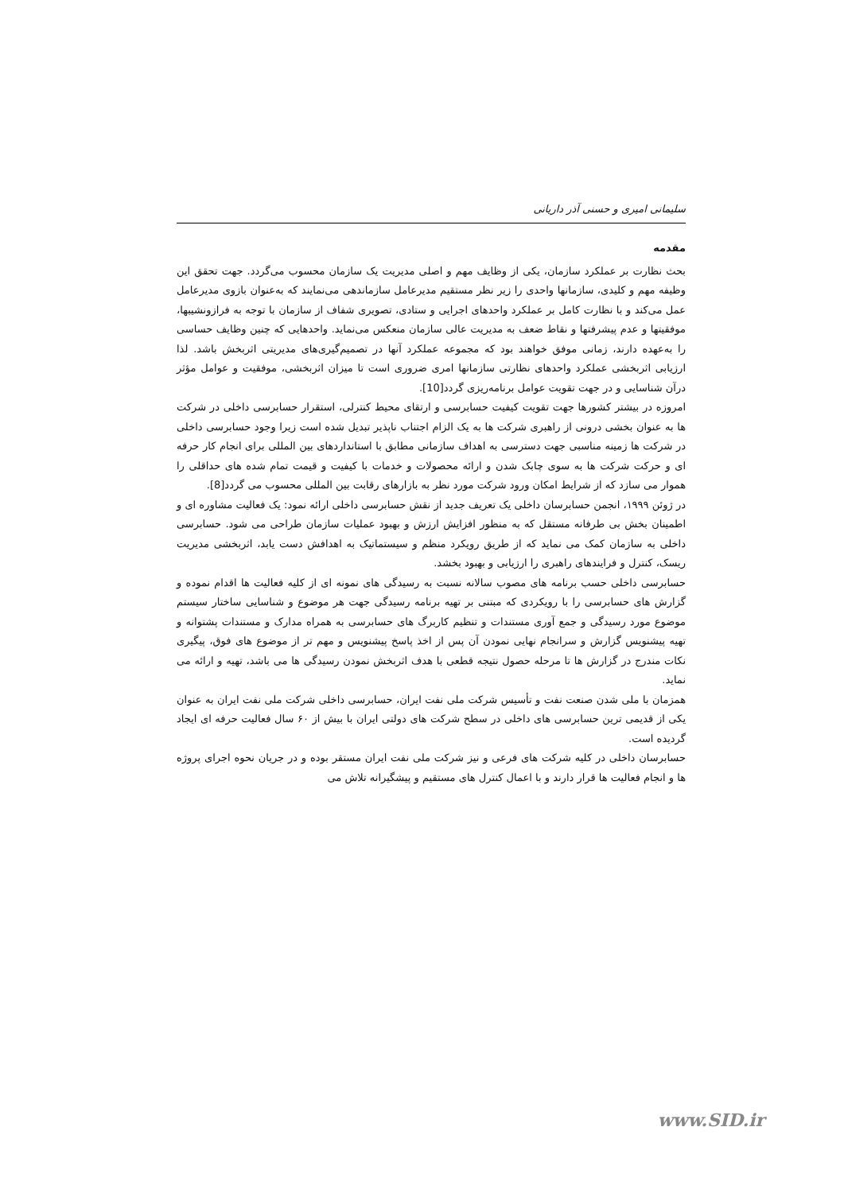سلیمانی امیری و حسنی آذر داریانی
مقدمه
بحث نظارت بر عملکرد سازمان، یکی از وظایف مهم و اصلی مدیریت یک سازمان محسوب می‌گردد. جهت تحقق این وظیفه مهم و کلیدی، سازمانها واحدی را زیر نظر مستقیم مدیرعامل سازماندهی می‌نمایند که به‌عنوان بازوی مدیرعامل عمل می‌کند و با نظارت کامل بر عملکرد واحدهای اجرایی و ستادی، تصویری شفاف از سازمان با توجه به فرازونشیبها، موفقیتها و عدم پیشرفتها و نقاط ضعف به مدیریت عالی سازمان منعکس می‌نماید. واحدهایی که چنین وظایف حساسی را به‌عهده دارند، زمانی موفق خواهند بود که مجموعه عملکرد آنها در تصمیم‌گیری‌های مدیریتی اثربخش باشد. لذا ارزیابی اثربخشی عملکرد واحدهای نظارتی سازمانها امری ضروری است تا میزان اثربخشی، موفقیت و عوامل مؤثر درآن شناسایی و در جهت تقویت عوامل برنامه‌ریزی گردد[10].
امروزه در بیشتر کشورها جهت تقویت کیفیت حسابرسی و ارتقای محیط کنترلی، استقرار حسابرسی داخلی در شرکت ها به عنوان بخشی درونی از راهبری شرکت ها به یک الزام اجتناب ناپذیر تبدیل شده است زیرا وجود حسابرسی داخلی در شرکت ها زمینه مناسبی جهت دسترسی به اهداف سازمانی مطابق با استانداردهای بین المللی برای انجام کار حرفه ای و حرکت شرکت ها به سوی چابک شدن و ارائه محصولات و خدمات با کیفیت و قیمت تمام شده های حداقلی را هموار می سازد که از شرایط امکان ورود شرکت مورد نظر به بازارهای رقابت بین المللی محسوب می گردد[8].
در ژوئن ۱۹۹۹، انجمن حسابرسان داخلی یک تعریف جدید از نقش حسابرسی داخلی ارائه نمود: یک فعالیت مشاوره ای و اطمینان بخش بی طرفانه مستقل که به منظور افزایش ارزش و بهبود عملیات سازمان طراحی می شود. حسابرسی داخلی به سازمان کمک می نماید که از طریق رویکرد منظم و سیستماتیک به اهدافش دست یابد، اثربخشی مدیریت ریسک، کنترل و فرایندهای راهبری را ارزیابی و بهبود بخشد.
حسابرسی داخلی حسب برنامه های مصوب سالانه نسبت به رسیدگی های نمونه ای از کلیه فعالیت ها اقدام نموده و گزارش های حسابرسی را با رویکردی که مبتنی بر تهیه برنامه رسیدگی جهت هر موضوع و شناسایی ساختار سیستم موضوع مورد رسیدگی و جمع آوری مستندات و تنظیم کاربرگ های حسابرسی به همراه مدارک و مستندات پشتوانه و تهیه پیشنویس گزارش و سرانجام نهایی نمودن آن پس از اخذ پاسخ پیشنویس و مهم تر از موضوع های فوق، پیگیری نکات مندرج در گزارش ها تا مرحله حصول نتیجه قطعی با هدف اثربخش نمودن رسیدگی ها می باشد، تهیه و ارائه می نماید.
همزمان با ملی شدن صنعت نفت و تأسیس شرکت ملی نفت ایران، حسابرسی داخلی شرکت ملی نفت ایران به عنوان یکی از قدیمی ترین حسابرسی های داخلی در سطح شرکت های دولتی ایران با بیش از ۶۰ سال فعالیت حرفه ای ایجاد گردیده است.
حسابرسان داخلی در کلیه شرکت های فرعی و نیز شرکت ملی نفت ایران مستقر بوده و در جریان نحوه اجرای پروژه ها و انجام فعالیت ها قرار دارند و با اعمال کنترل های مستقیم و پیشگیرانه تلاش می
www.SID.ir